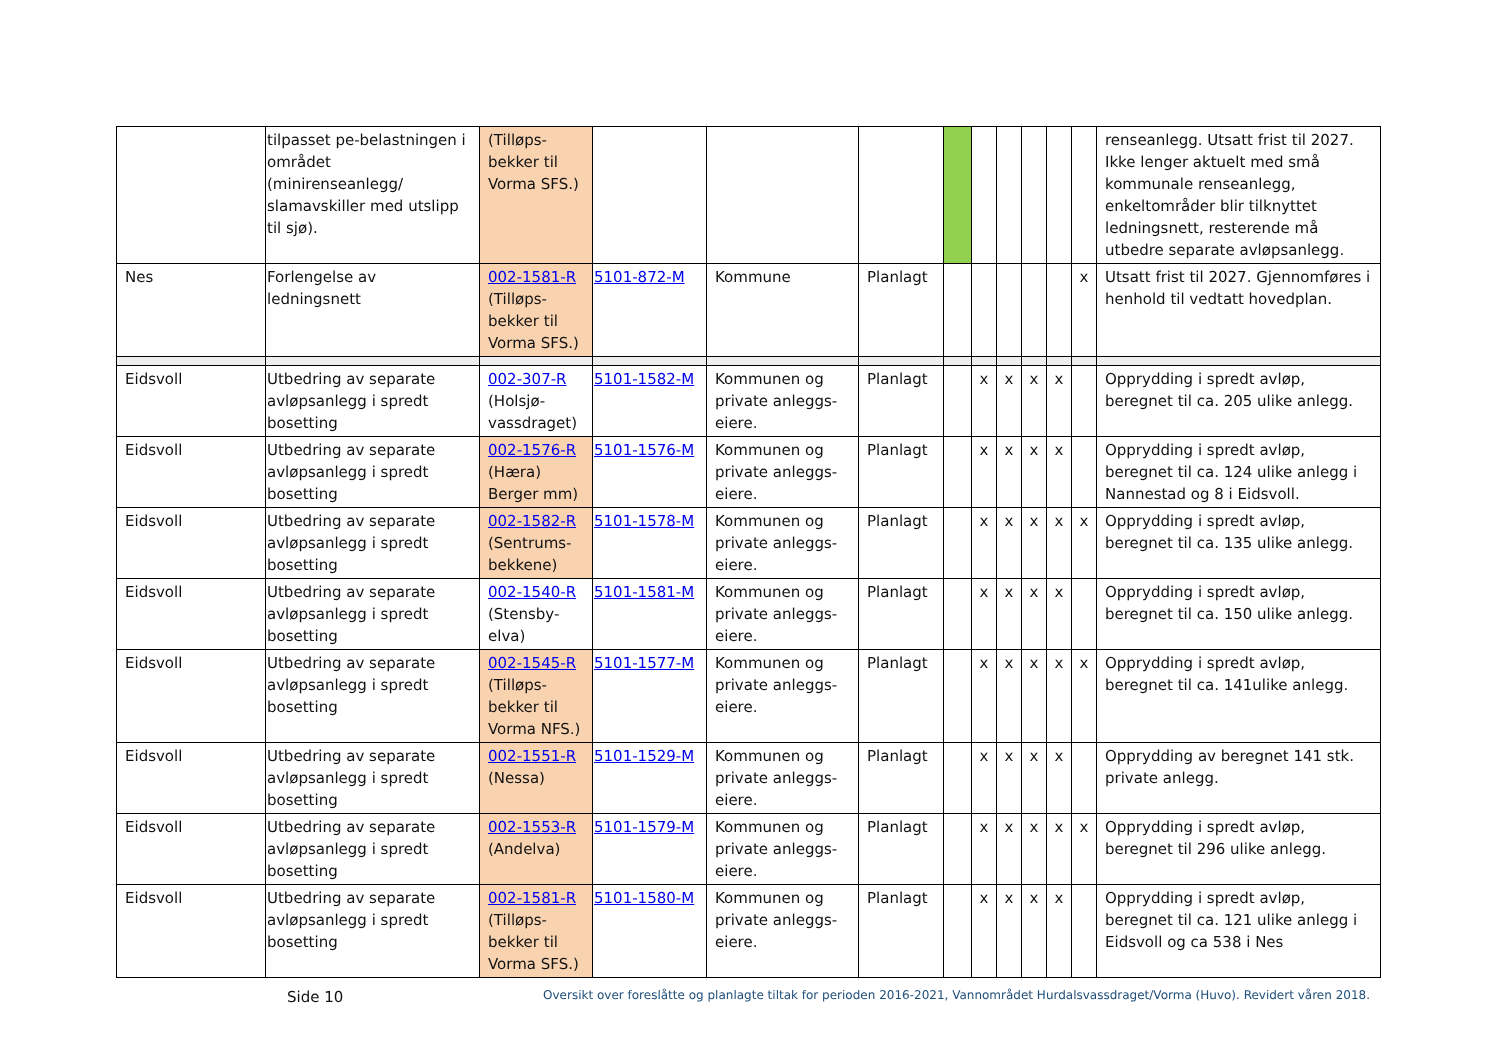| | tilpasset pe-belastningen i området (minirenseanlegg/ slamavskiller med utslipp til sjø). | (Tilløps-bekker til Vorma SFS.) | | | | | | | | | | renseanlegg. Utsatt frist til 2027. Ikke lenger aktuelt med små kommunale renseanlegg, enkeltområder blir tilknyttet ledningsnett, resterende må utbedre separate avløpsanlegg. |
| Nes | Forlengelse av ledningsnett | 002-1581-R (Tilløps-bekker til Vorma SFS.) | 5101-872-M | Kommune | Planlagt | | | | | | x | Utsatt frist til 2027. Gjennomføres i henhold til vedtatt hovedplan. |
| Eidsvoll | Utbedring av separate avløpsanlegg i spredt bosetting | 002-307-R (Holsjø-vassdraget) | 5101-1582-M | Kommunen og private anleggs-eiere. | Planlagt | | x | x | x | x | | Opprydding i spredt avløp, beregnet til ca. 205 ulike anlegg. |
| Eidsvoll | Utbedring av separate avløpsanlegg i spredt bosetting | 002-1576-R (Hæra) Berger mm) | 5101-1576-M | Kommunen og private anleggs-eiere. | Planlagt | | x | x | x | x | | Opprydding i spredt avløp, beregnet til ca. 124 ulike anlegg i Nannestad og 8 i Eidsvoll. |
| Eidsvoll | Utbedring av separate avløpsanlegg i spredt bosetting | 002-1582-R (Sentrums-bekkene) | 5101-1578-M | Kommunen og private anleggs-eiere. | Planlagt | | x | x | x | x | x | Opprydding i spredt avløp, beregnet til ca. 135 ulike anlegg. |
| Eidsvoll | Utbedring av separate avløpsanlegg i spredt bosetting | 002-1540-R (Stensby-elva) | 5101-1581-M | Kommunen og private anleggs-eiere. | Planlagt | | x | x | x | x | | Opprydding i spredt avløp, beregnet til ca. 150 ulike anlegg. |
| Eidsvoll | Utbedring av separate avløpsanlegg i spredt bosetting | 002-1545-R (Tilløps-bekker til Vorma NFS.) | 5101-1577-M | Kommunen og private anleggs-eiere. | Planlagt | | x | x | x | x | x | Opprydding i spredt avløp, beregnet til ca. 141ulike anlegg. |
| Eidsvoll | Utbedring av separate avløpsanlegg i spredt bosetting | 002-1551-R (Nessa) | 5101-1529-M | Kommunen og private anleggs-eiere. | Planlagt | | x | x | x | x | | Opprydding av beregnet 141 stk. private anlegg. |
| Eidsvoll | Utbedring av separate avløpsanlegg i spredt bosetting | 002-1553-R (Andelva) | 5101-1579-M | Kommunen og private anleggs-eiere. | Planlagt | | x | x | x | x | x | Opprydding i spredt avløp, beregnet til 296 ulike anlegg. |
| Eidsvoll | Utbedring av separate avløpsanlegg i spredt bosetting | 002-1581-R (Tilløps-bekker til Vorma SFS.) | 5101-1580-M | Kommunen og private anleggs-eiere. | Planlagt | | x | x | x | x | | Opprydding i spredt avløp, beregnet til ca. 121 ulike anlegg i Eidsvoll og ca 538 i Nes |
Side 10 Oversikt over foreslåtte og planlagte tiltak for perioden 2016-2021, Vannområdet Hurdalsvassdraget/Vorma (Huvo). Revidert våren 2018.